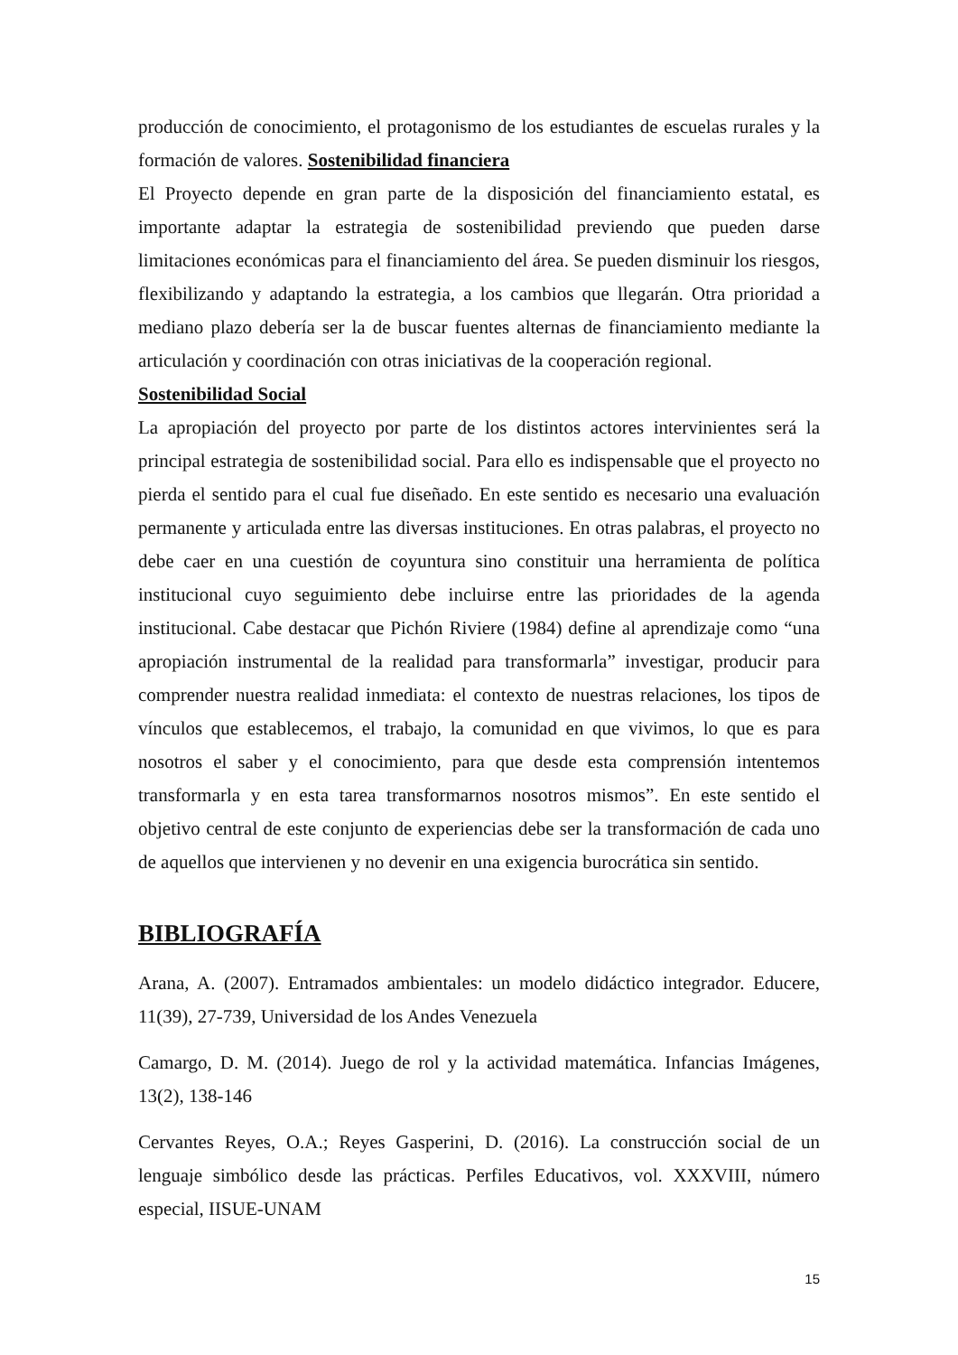producción de conocimiento, el protagonismo de los estudiantes de escuelas rurales y la formación de valores. Sostenibilidad financiera
El Proyecto depende en gran parte de la disposición del financiamiento estatal, es importante adaptar la estrategia de sostenibilidad previendo que pueden darse limitaciones económicas para el financiamiento del área. Se pueden disminuir los riesgos, flexibilizando y adaptando la estrategia, a los cambios que llegarán. Otra prioridad a mediano plazo debería ser la de buscar fuentes alternas de financiamiento mediante la articulación y coordinación con otras iniciativas de la cooperación regional.
Sostenibilidad Social
La apropiación del proyecto por parte de los distintos actores intervinientes será la principal estrategia de sostenibilidad social. Para ello es indispensable que el proyecto no pierda el sentido para el cual fue diseñado. En este sentido es necesario una evaluación permanente y articulada entre las diversas instituciones. En otras palabras, el proyecto no debe caer en una cuestión de coyuntura sino constituir una herramienta de política institucional cuyo seguimiento debe incluirse entre las prioridades de la agenda institucional. Cabe destacar que Pichón Riviere (1984) define al aprendizaje como “una apropiación instrumental de la realidad para transformarla” investigar, producir para comprender nuestra realidad inmediata: el contexto de nuestras relaciones, los tipos de vínculos que establecemos, el trabajo, la comunidad en que vivimos, lo que es para nosotros el saber y el conocimiento, para que desde esta comprensión intentemos transformarla y en esta tarea transformarnos nosotros mismos”. En este sentido el objetivo central de este conjunto de experiencias debe ser la transformación de cada uno de aquellos que intervienen y no devenir en una exigencia burocrática sin sentido.
BIBLIOGRAFÍA
Arana, A. (2007). Entramados ambientales: un modelo didáctico integrador. Educere, 11(39), 27-739, Universidad de los Andes Venezuela
Camargo, D. M. (2014). Juego de rol y la actividad matemática. Infancias Imágenes, 13(2), 138-146
Cervantes Reyes, O.A.; Reyes Gasperini, D. (2016). La construcción social de un lenguaje simbólico desde las prácticas. Perfiles Educativos, vol. XXXVIII, número especial, IISUE-UNAM
15